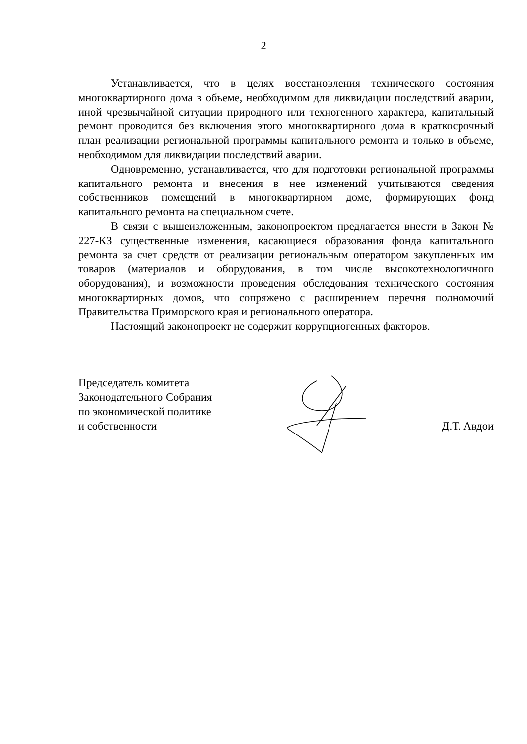2
Устанавливается, что в целях восстановления технического состояния многоквартирного дома в объеме, необходимом для ликвидации последствий аварии, иной чрезвычайной ситуации природного или техногенного характера, капитальный ремонт проводится без включения этого многоквартирного дома в краткосрочный план реализации региональной программы капитального ремонта и только в объеме, необходимом для ликвидации последствий аварии.
Одновременно, устанавливается, что для подготовки региональной программы капитального ремонта и внесения в нее изменений учитываются сведения собственников помещений в многоквартирном доме, формирующих фонд капитального ремонта на специальном счете.
В связи с вышеизложенным, законопроектом предлагается внести в Закон № 227-КЗ существенные изменения, касающиеся образования фонда капитального ремонта за счет средств от реализации региональным оператором закупленных им товаров (материалов и оборудования, в том числе высокотехнологичного оборудования), и возможности проведения обследования технического состояния многоквартирных домов, что сопряжено с расширением перечня полномочий Правительства Приморского края и регионального оператора.
Настоящий законопроект не содержит коррупциогенных факторов.
Председатель комитета
Законодательного Собрания
по экономической политике
и собственности
Д.Т. Авдои